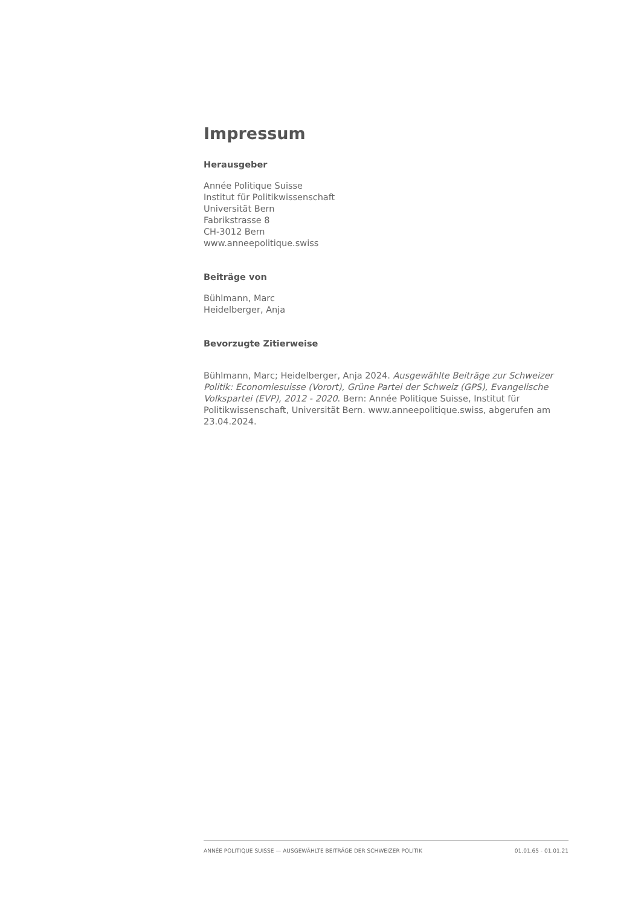Impressum
Herausgeber
Année Politique Suisse
Institut für Politikwissenschaft
Universität Bern
Fabrikstrasse 8
CH-3012 Bern
www.anneepolitique.swiss
Beiträge von
Bühlmann, Marc
Heidelberger, Anja
Bevorzugte Zitierweise
Bühlmann, Marc; Heidelberger, Anja 2024. Ausgewählte Beiträge zur Schweizer Politik: Economiesuisse (Vorort), Grüne Partei der Schweiz (GPS), Evangelische Volkspartei (EVP), 2012 - 2020. Bern: Année Politique Suisse, Institut für Politikwissenschaft, Universität Bern. www.anneepolitique.swiss, abgerufen am 23.04.2024.
ANNÉE POLITIQUE SUISSE — AUSGEWÄHLTE BEITRÄGE DER SCHWEIZER POLITIK 01.01.65 - 01.01.21